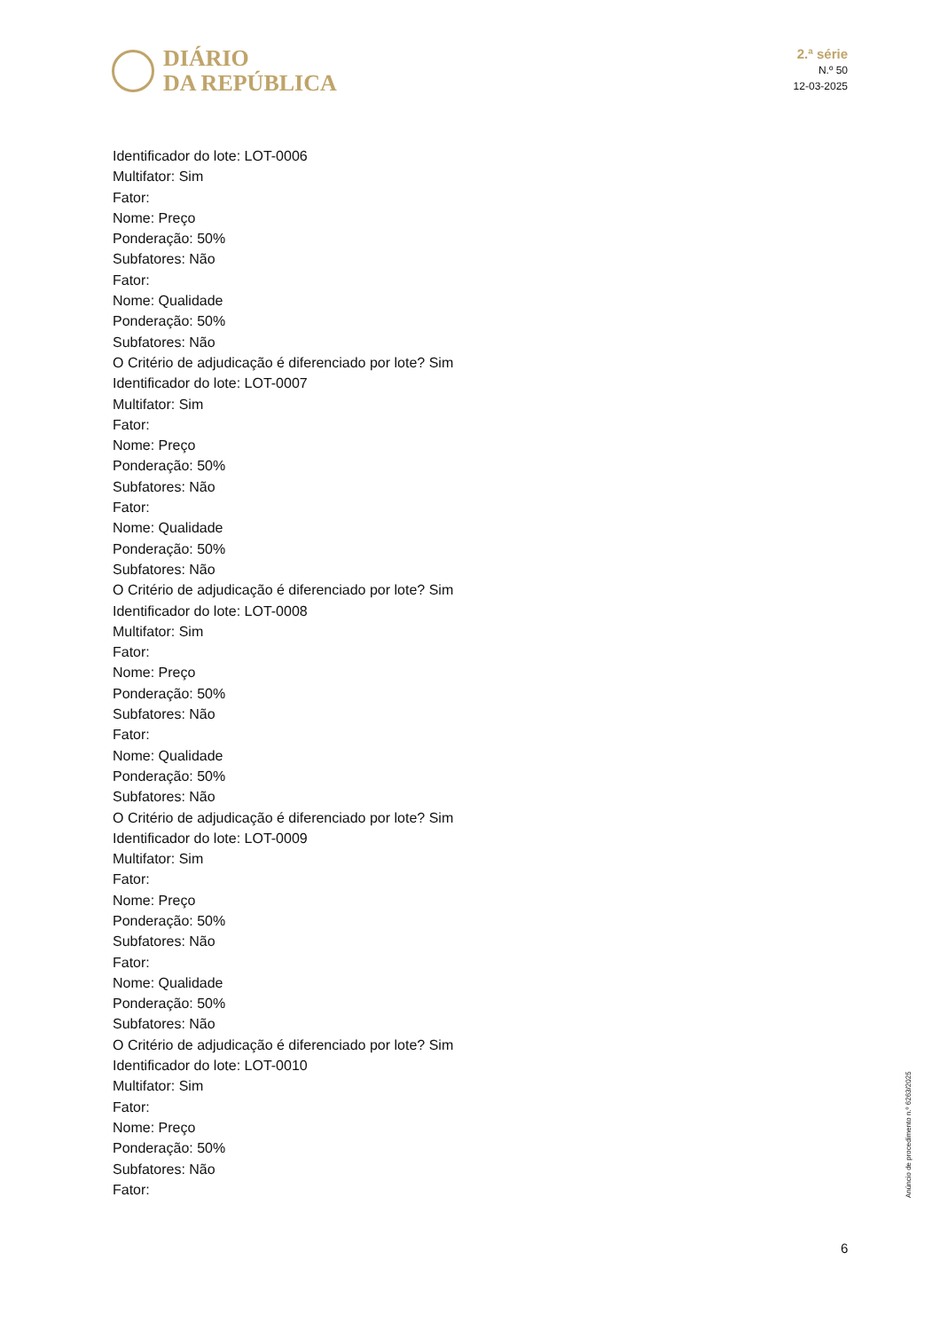DIÁRIO
DA REPÚBLICA
2.ª série
N.º 50
12-03-2025
Identificador do lote: LOT-0006
Multifator: Sim
Fator:
Nome: Preço
Ponderação: 50%
Subfatores: Não
Fator:
Nome: Qualidade
Ponderação: 50%
Subfatores: Não
O Critério de adjudicação é diferenciado por lote? Sim
Identificador do lote: LOT-0007
Multifator: Sim
Fator:
Nome: Preço
Ponderação: 50%
Subfatores: Não
Fator:
Nome: Qualidade
Ponderação: 50%
Subfatores: Não
O Critério de adjudicação é diferenciado por lote? Sim
Identificador do lote: LOT-0008
Multifator: Sim
Fator:
Nome: Preço
Ponderação: 50%
Subfatores: Não
Fator:
Nome: Qualidade
Ponderação: 50%
Subfatores: Não
O Critério de adjudicação é diferenciado por lote? Sim
Identificador do lote: LOT-0009
Multifator: Sim
Fator:
Nome: Preço
Ponderação: 50%
Subfatores: Não
Fator:
Nome: Qualidade
Ponderação: 50%
Subfatores: Não
O Critério de adjudicação é diferenciado por lote? Sim
Identificador do lote: LOT-0010
Multifator: Sim
Fator:
Nome: Preço
Ponderação: 50%
Subfatores: Não
Fator:
Anúncio de procedimento n.º 6263/2025
6